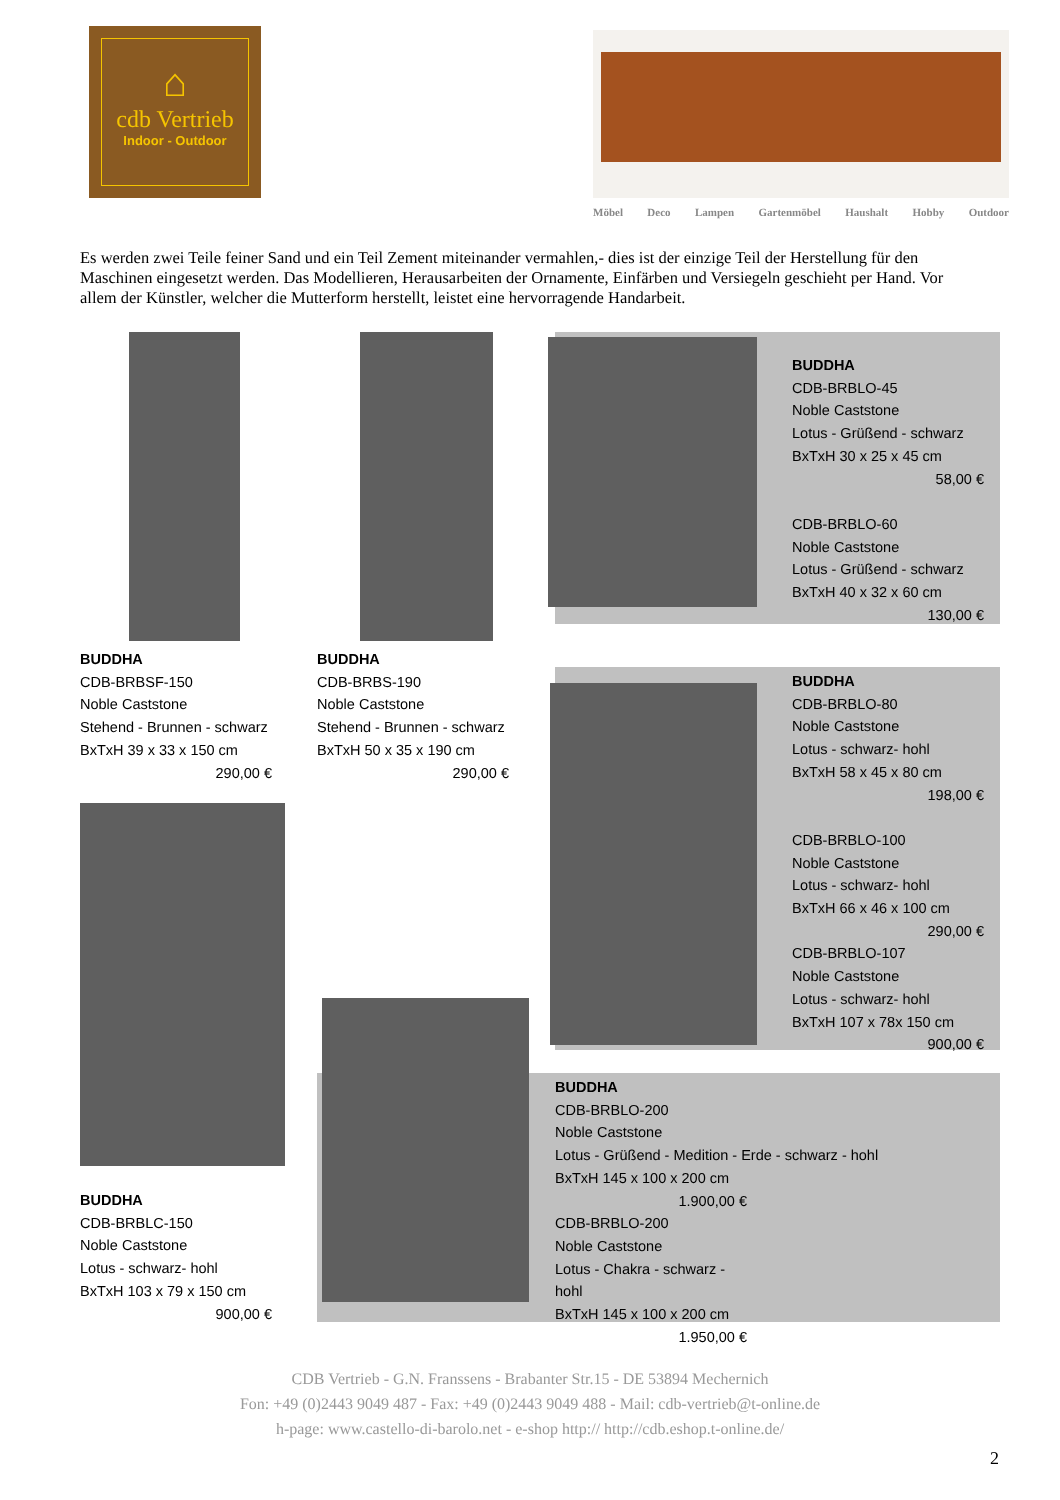⌂
cdb Vertrieb
Indoor - Outdoor
Möbel Deco Lampen Gartenmöbel Haushalt Hobby Outdoor
Es werden zwei Teile feiner Sand und ein Teil Zement miteinander vermahlen,- dies ist der einzige Teil der Herstellung für den Maschinen eingesetzt werden. Das Modellieren, Herausarbeiten der Ornamente, Einfärben und Versiegeln geschieht per Hand. Vor allem der Künstler, welcher die Mutterform herstellt, leistet eine hervorragende Handarbeit.
BUDDHA
CDB-BRBLO-45
Noble Caststone
Lotus - Grüßend - schwarz
BxTxH 30 x 25 x 45 cm
58,00 €
CDB-BRBLO-60
Noble Caststone
Lotus - Grüßend - schwarz
BxTxH 40 x 32 x 60 cm
130,00 €
BUDDHA
CDB-BRBSF-150
Noble Caststone
Stehend - Brunnen - schwarz
BxTxH 39 x 33 x 150 cm
290,00 €
BUDDHA
CDB-BRBS-190
Noble Caststone
Stehend - Brunnen - schwarz
BxTxH 50 x 35 x 190 cm
290,00 €
BUDDHA
CDB-BRBLO-80
Noble Caststone
Lotus - schwarz- hohl
BxTxH 58 x 45 x 80 cm
198,00 €
CDB-BRBLO-100
Noble Caststone
Lotus - schwarz- hohl
BxTxH 66 x 46 x 100 cm
290,00 €
CDB-BRBLO-107
Noble Caststone
Lotus - schwarz- hohl
BxTxH 107 x 78x 150 cm
900,00 €
BUDDHA
CDB-BRBLC-150
Noble Caststone
Lotus - schwarz- hohl
BxTxH 103 x 79 x 150 cm
900,00 €
BUDDHA
CDB-BRBLO-200
Noble Caststone
Lotus - Grüßend - Medition - Erde - schwarz - hohl
BxTxH 145 x 100 x 200 cm
1.900,00 €
CDB-BRBLO-200
Noble Caststone
Lotus - Chakra - schwarz - hohl
BxTxH 145 x 100 x 200 cm
1.950,00 €
CDB Vertrieb - G.N. Franssens - Brabanter Str.15 - DE 53894 Mechernich
Fon: +49 (0)2443 9049 487 - Fax: +49 (0)2443 9049 488 - Mail: cdb-vertrieb@t-online.de
h-page: www.castello-di-barolo.net - e-shop http:// http://cdb.eshop.t-online.de/
2